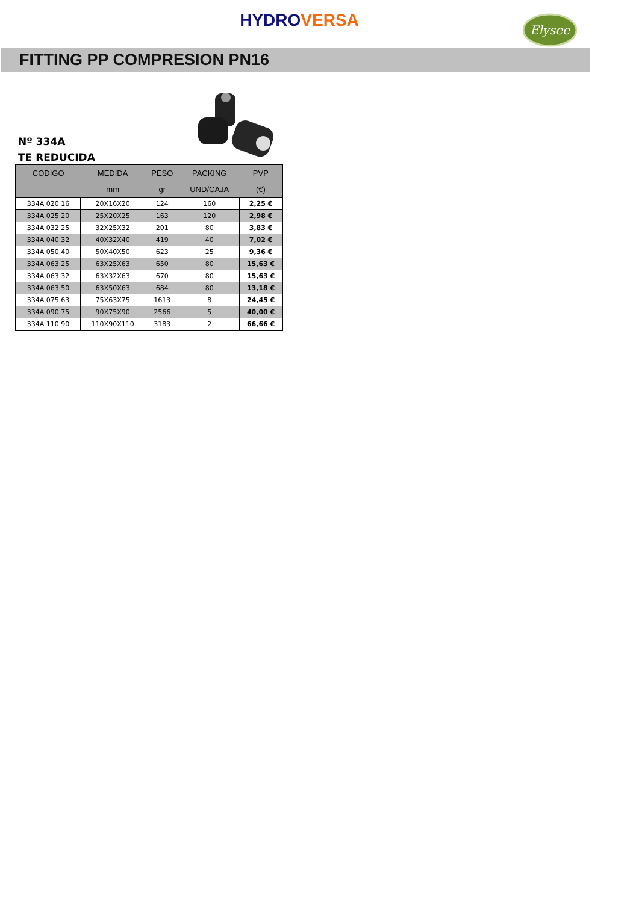HYDROVERSA
Elysee
FITTING PP COMPRESION PN16
Nº 334A
TE REDUCIDA
| CODIGO | MEDIDA | PESO | PACKING | PVP |
| --- | --- | --- | --- | --- |
| | mm | gr | UND/CAJA | (€) |
| 334A 020 16 | 20X16X20 | 124 | 160 | 2,25 € |
| 334A 025 20 | 25X20X25 | 163 | 120 | 2,98 € |
| 334A 032 25 | 32X25X32 | 201 | 80 | 3,83 € |
| 334A 040 32 | 40X32X40 | 419 | 40 | 7,02 € |
| 334A 050 40 | 50X40X50 | 623 | 25 | 9,36 € |
| 334A 063 25 | 63X25X63 | 650 | 80 | 15,63 € |
| 334A 063 32 | 63X32X63 | 670 | 80 | 15,63 € |
| 334A 063 50 | 63X50X63 | 684 | 80 | 13,18 € |
| 334A 075 63 | 75X63X75 | 1613 | 8 | 24,45 € |
| 334A 090 75 | 90X75X90 | 2566 | 5 | 40,00 € |
| 334A 110 90 | 110X90X110 | 3183 | 2 | 66,66 € |